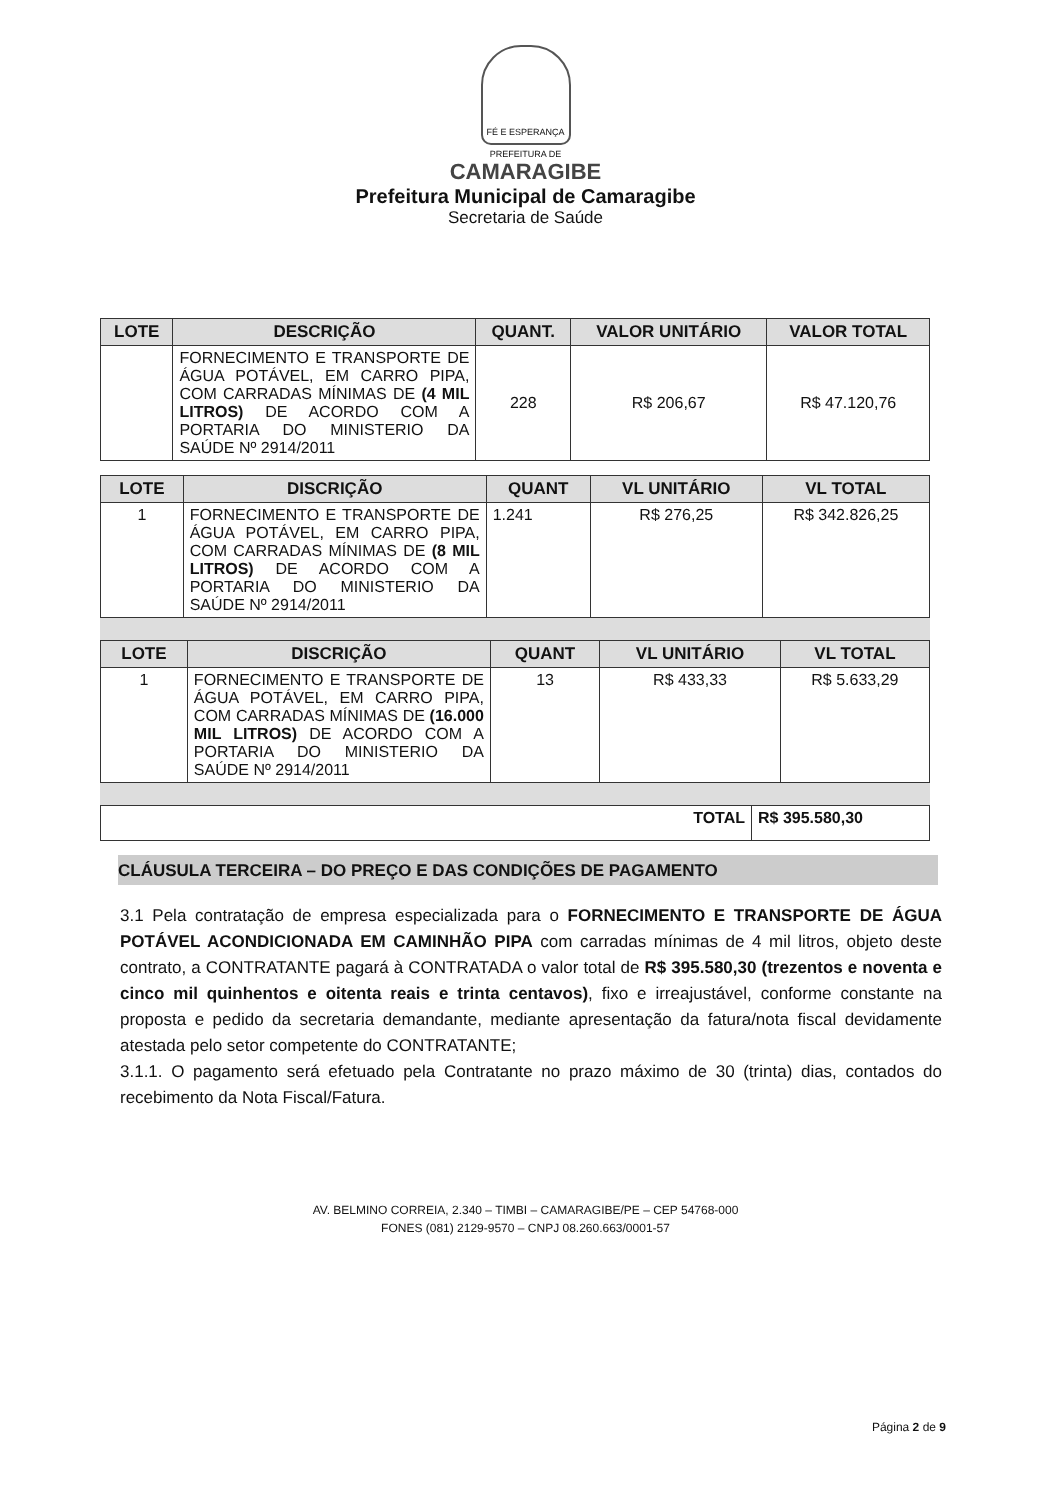FÉ E ESPERANÇA
PREFEITURA DE
CAMARAGIBE
Prefeitura Municipal de Camaragibe
Secretaria de Saúde
| LOTE | DESCRIÇÃO | QUANT. | VALOR UNITÁRIO | VALOR TOTAL |
| --- | --- | --- | --- | --- |
| | FORNECIMENTO E TRANSPORTE DE ÁGUA POTÁVEL, EM CARRO PIPA, COM CARRADAS MÍNIMAS DE (4 MIL LITROS) DE ACORDO COM A PORTARIA DO MINISTERIO DA SAÚDE Nº 2914/2011 | 228 | R$ 206,67 | R$ 47.120,76 |
| LOTE | DISCRIÇÃO | QUANT | VL UNITÁRIO | VL TOTAL |
| --- | --- | --- | --- | --- |
| 1 | FORNECIMENTO E TRANSPORTE DE ÁGUA POTÁVEL, EM CARRO PIPA, COM CARRADAS MÍNIMAS DE (8 MIL LITROS) DE ACORDO COM A PORTARIA DO MINISTERIO DA SAÚDE Nº 2914/2011 | 1.241 | R$ 276,25 | R$ 342.826,25 |
| LOTE | DISCRIÇÃO | QUANT | VL UNITÁRIO | VL TOTAL |
| --- | --- | --- | --- | --- |
| 1 | FORNECIMENTO E TRANSPORTE DE ÁGUA POTÁVEL, EM CARRO PIPA, COM CARRADAS MÍNIMAS DE (16.000 MIL LITROS) DE ACORDO COM A PORTARIA DO MINISTERIO DA SAÚDE Nº 2914/2011 | 13 | R$ 433,33 | R$ 5.633,29 |
| TOTAL | R$ 395.580,30 |
CLÁUSULA TERCEIRA – DO PREÇO E DAS CONDIÇÕES DE PAGAMENTO
3.1 Pela contratação de empresa especializada para o FORNECIMENTO E TRANSPORTE DE ÁGUA POTÁVEL ACONDICIONADA EM CAMINHÃO PIPA com carradas mínimas de 4 mil litros, objeto deste contrato, a CONTRATANTE pagará à CONTRATADA o valor total de R$ 395.580,30 (trezentos e noventa e cinco mil quinhentos e oitenta reais e trinta centavos), fixo e irreajustável, conforme constante na proposta e pedido da secretaria demandante, mediante apresentação da fatura/nota fiscal devidamente atestada pelo setor competente do CONTRATANTE;
3.1.1. O pagamento será efetuado pela Contratante no prazo máximo de 30 (trinta) dias, contados do recebimento da Nota Fiscal/Fatura.
AV. BELMINO CORREIA, 2.340 – TIMBI – CAMARAGIBE/PE – CEP 54768-000
FONES (081) 2129-9570 – CNPJ 08.260.663/0001-57
Página 2 de 9